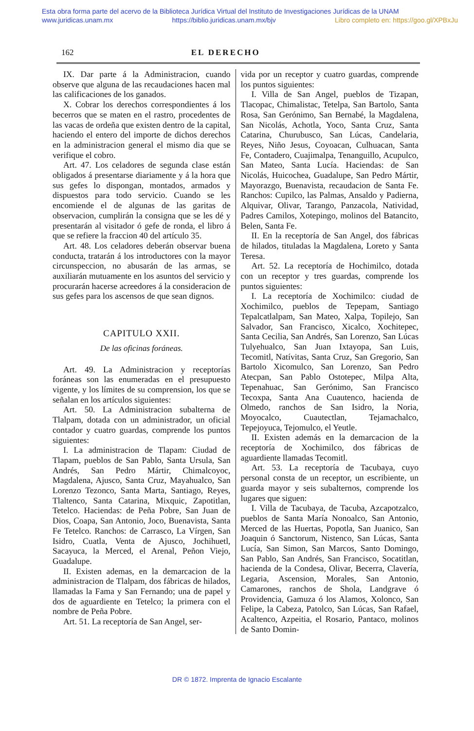Esta obra forma parte del acervo de la Biblioteca Jurídica Virtual del Instituto de Investigaciones Jurídicas de la UNAM
www.juridicas.unam.mx https://biblio.juridicas.unam.mx/bjv Libro completo en: https://goo.gl/XPBxJu
162 EL DERECHO
IX. Dar parte á la Administracion, cuando observe que alguna de las recaudaciones hacen mal las calificaciones de los ganados.
X. Cobrar los derechos correspondientes á los becerros que se maten en el rastro, procedentes de las vacas de ordeña que existen dentro de la capital, haciendo el entero del importe de dichos derechos en la administracion general el mismo dia que se verifique el cobro.
Art. 47. Los celadores de segunda clase están obligados á presentarse diariamente y á la hora que sus gefes lo dispongan, montados, armados y dispuestos para todo servicio. Cuando se les encomiende el de algunas de las garitas de observacion, cumplirán la consigna que se les dé y presentarán al visitador ó gefe de ronda, el libro á que se refiere la fraccion 40 del artículo 35.
Art. 48. Los celadores deberán observar buena conducta, tratarán á los introductores con la mayor circunspeccion, no abusarán de las armas, se auxiliarán mutuamente en los asuntos del servicio y procurarán hacerse acreedores á la consideracion de sus gefes para los ascensos de que sean dignos.
CAPITULO XXII.
De las oficinas foráneas.
Art. 49. La Administracion y receptorías foráneas son las enumeradas en el presupuesto vigente, y los límites de su comprension, los que se señalan en los artículos siguientes:
Art. 50. La Administracion subalterna de Tlalpam, dotada con un administrador, un oficial contador y cuatro guardas, comprende los puntos siguientes:
I. La administracion de Tlapam: Ciudad de Tlapam, pueblos de San Pablo, Santa Ursula, San Andrés, San Pedro Mártir, Chimalcoyoc, Magdalena, Ajusco, Santa Cruz, Mayahualco, San Lorenzo Tezonco, Santa Marta, Santiago, Reyes, Tlaltenco, Santa Catarina, Mixquic, Zapotitlan, Tetelco. Haciendas: de Peña Pobre, San Juan de Dios, Coapa, San Antonio, Joco, Buenavista, Santa Fe Tetelco. Ranchos: de Carrasco, La Vírgen, San Isidro, Cuatla, Venta de Ajusco, Jochihuetl, Sacayuca, la Merced, el Arenal, Peñon Viejo, Guadalupe.
II. Existen ademas, en la demarcacion de la administracion de Tlalpam, dos fábricas de hilados, llamadas la Fama y San Fernando; una de papel y dos de aguardiente en Tetelco; la primera con el nombre de Peña Pobre.
Art. 51. La receptoría de San Angel, ser-
vida por un receptor y cuatro guardas, comprende los puntos siguientes:
I. Villa de San Angel, pueblos de Tizapan, Tlacopac, Chimalistac, Tetelpa, San Bartolo, Santa Rosa, San Gerónimo, San Bernabé, la Magdalena, San Nicolás, Achotla, Yoco, Santa Cruz, Santa Catarina, Churubusco, San Lúcas, Candelaria, Reyes, Niño Jesus, Coyoacan, Culhuacan, Santa Fe, Contadero, Cuajimalpa, Tenanguillo, Acupulco, San Mateo, Santa Lucía. Haciendas: de San Nicolás, Huicochea, Guadalupe, San Pedro Mártir, Mayorazgo, Buenavista, recaudacion de Santa Fe. Ranchos: Cupilco, las Palmas, Ansaldo y Padierna, Alquivar, Olivar, Tarango, Panzacola, Natividad, Padres Camilos, Xotepingo, molinos del Batancito, Belen, Santa Fe.
II. En la receptoría de San Angel, dos fábricas de hilados, tituladas la Magdalena, Loreto y Santa Teresa.
Art. 52. La receptoría de Hochimilco, dotada con un receptor y tres guardas, comprende los puntos siguientes:
I. La receptoría de Xochimilco: ciudad de Xochimilco, pueblos de Tepepam, Santiago Tepalcatlalpam, San Mateo, Xalpa, Topilejo, San Salvador, San Francisco, Xicalco, Xochitepec, Santa Cecilia, San Andrés, San Lorenzo, San Lúcas Tulyehualco, San Juan Ixtayopa, San Luis, Tecomitl, Natívitas, Santa Cruz, San Gregorio, San Bartolo Xicomulco, San Lorenzo, San Pedro Atecpan, San Pablo Ostotepec, Milpa Alta, Tepenahuac, San Gerónimo, San Francisco Tecoxpa, Santa Ana Cuautenco, hacienda de Olmedo, ranchos de San Isidro, la Noria, Moyocalco, Cuautectlan, Tejamachalco, Tepejoyuca, Tejomulco, el Yeutle.
II. Existen además en la demarcacion de la receptoría de Xochimilco, dos fábricas de aguardiente llamadas Tecomitl.
Art. 53. La receptoría de Tacubaya, cuyo personal consta de un receptor, un escribiente, un guarda mayor y seis subalternos, comprende los lugares que siguen:
I. Villa de Tacubaya, de Tacuba, Azcapotzalco, pueblos de Santa María Nonoalco, San Antonio, Merced de las Huertas, Popotla, San Juanico, San Joaquin ó Sanctorum, Nistenco, San Lúcas, Santa Lucía, San Simon, San Marcos, Santo Domingo, San Pablo, San Andrés, San Francisco, Socatitlan, hacienda de la Condesa, Olivar, Becerra, Clavería, Legaria, Ascension, Morales, San Antonio, Camarones, ranchos de Shola, Landgrave ó Providencia, Gamuza ó los Alamos, Xolonco, San Felipe, la Cabeza, Patolco, San Lúcas, San Rafael, Acaltenco, Azpeitia, el Rosario, Pantaco, molinos de Santo Domin-
DR © 1872. Imprenta de Ignacio Escalante